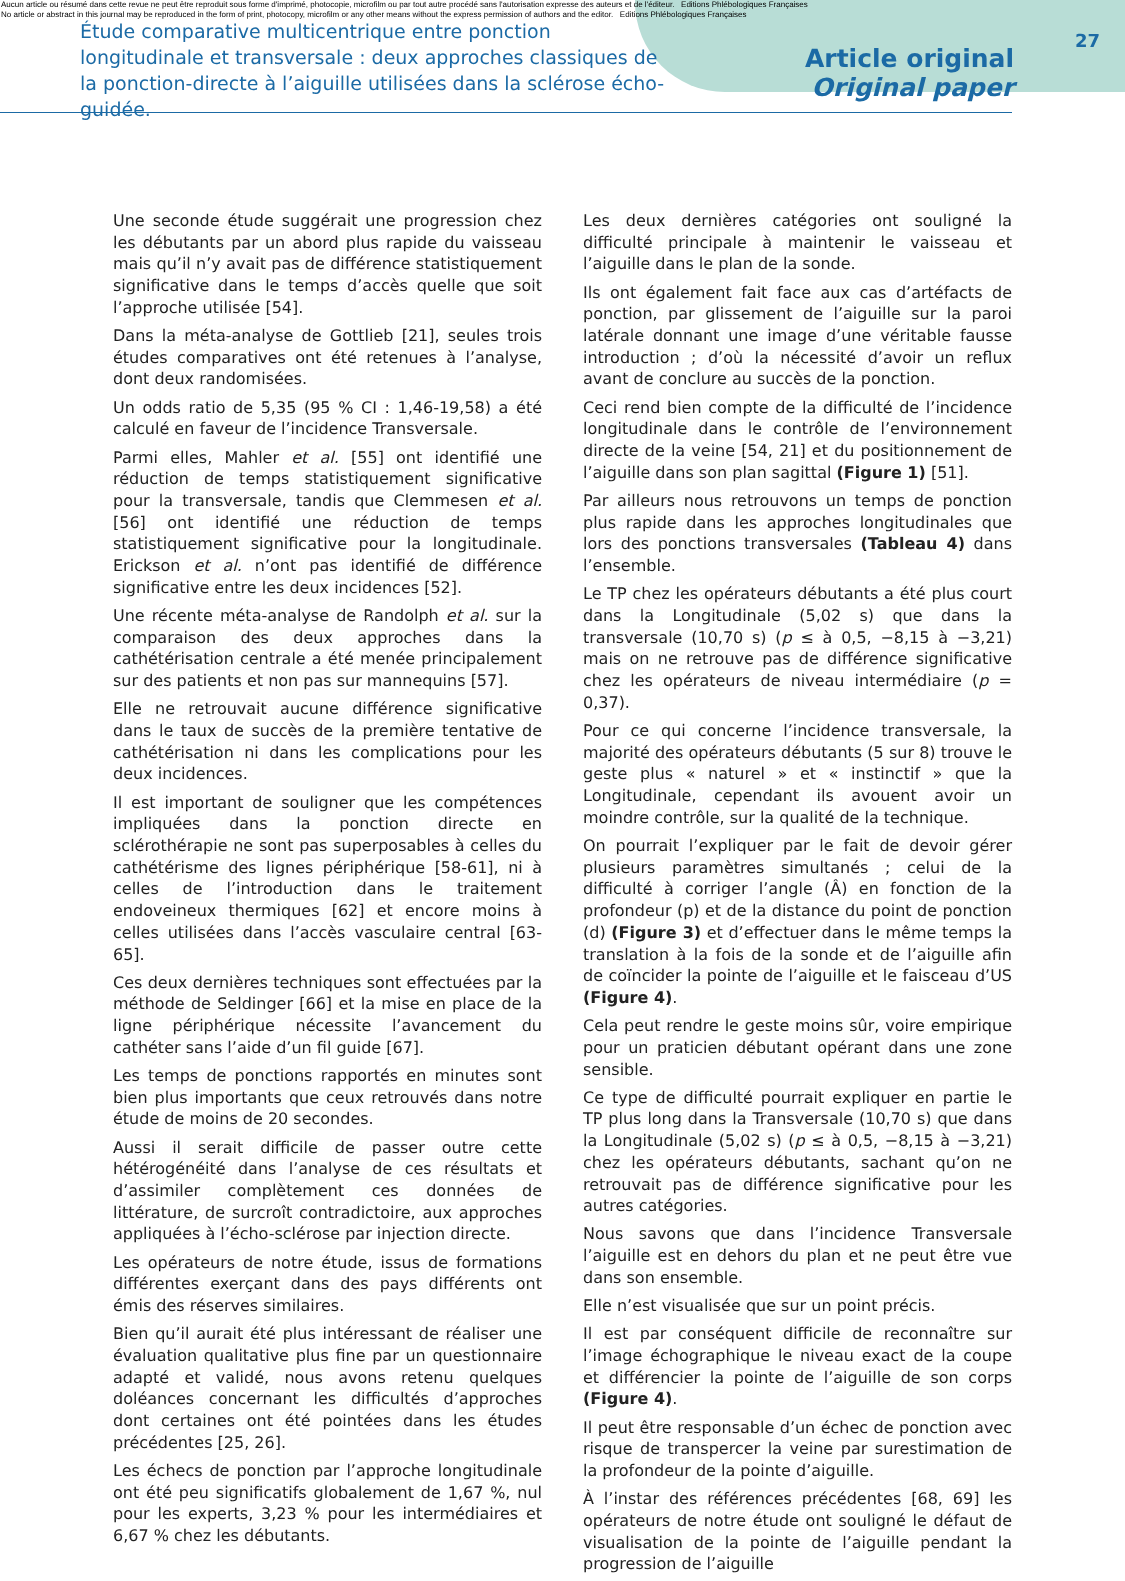Aucun article ou résumé dans cette revue ne peut être reproduit sous forme d'imprimé, photocopie, microfilm ou par tout autre procédé sans l'autorisation expresse des auteurs et de l'éditeur. Editions Phlébologiques Françaises
No article or abstract in this journal may be reproduced in the form of print, photocopy, microfilm or any other means without the express permission of authors and the editor. Editions Phlébologiques Françaises
Étude comparative multicentrique entre ponction longitudinale et transversale : deux approches classiques de la ponction-directe à l’aiguille utilisées dans la sclérose écho-guidée.
Article original
Original paper
27
Une seconde étude suggérait une progression chez les débutants par un abord plus rapide du vaisseau mais qu’il n’y avait pas de différence statistiquement significative dans le temps d’accès quelle que soit l’approche utilisée [54].
Dans la méta-analyse de Gottlieb [21], seules trois études comparatives ont été retenues à l’analyse, dont deux randomisées.
Un odds ratio de 5,35 (95 % CI : 1,46-19,58) a été calculé en faveur de l’incidence Transversale.
Parmi elles, Mahler et al. [55] ont identifié une réduction de temps statistiquement significative pour la transversale, tandis que Clemmesen et al. [56] ont identifié une réduction de temps statistiquement significative pour la longitudinale. Erickson et al. n’ont pas identifié de différence significative entre les deux incidences [52].
Une récente méta-analyse de Randolph et al. sur la comparaison des deux approches dans la cathétérisation centrale a été menée principalement sur des patients et non pas sur mannequins [57].
Elle ne retrouvait aucune différence significative dans le taux de succès de la première tentative de cathétérisation ni dans les complications pour les deux incidences.
Il est important de souligner que les compétences impliquées dans la ponction directe en sclérothérapie ne sont pas superposables à celles du cathétérisme des lignes périphérique [58-61], ni à celles de l’introduction dans le traitement endoveineux thermiques [62] et encore moins à celles utilisées dans l’accès vasculaire central [63-65].
Ces deux dernières techniques sont effectuées par la méthode de Seldinger [66] et la mise en place de la ligne périphérique nécessite l’avancement du cathéter sans l’aide d’un fil guide [67].
Les temps de ponctions rapportés en minutes sont bien plus importants que ceux retrouvés dans notre étude de moins de 20 secondes.
Aussi il serait difficile de passer outre cette hétérogénéité dans l’analyse de ces résultats et d’assimiler complètement ces données de littérature, de surcroît contradictoire, aux approches appliquées à l’écho-sclérose par injection directe.
Les opérateurs de notre étude, issus de formations différentes exerçant dans des pays différents ont émis des réserves similaires.
Bien qu’il aurait été plus intéressant de réaliser une évaluation qualitative plus fine par un questionnaire adapté et validé, nous avons retenu quelques doléances concernant les difficultés d’approches dont certaines ont été pointées dans les études précédentes [25, 26].
Les échecs de ponction par l’approche longitudinale ont été peu significatifs globalement de 1,67 %, nul pour les experts, 3,23 % pour les intermédiaires et 6,67 % chez les débutants.
Les deux dernières catégories ont souligné la difficulté principale à maintenir le vaisseau et l’aiguille dans le plan de la sonde.
Ils ont également fait face aux cas d’artéfacts de ponction, par glissement de l’aiguille sur la paroi latérale donnant une image d’une véritable fausse introduction ; d’où la nécessité d’avoir un reflux avant de conclure au succès de la ponction.
Ceci rend bien compte de la difficulté de l’incidence longitudinale dans le contrôle de l’environnement directe de la veine [54, 21] et du positionnement de l’aiguille dans son plan sagittal (Figure 1) [51].
Par ailleurs nous retrouvons un temps de ponction plus rapide dans les approches longitudinales que lors des ponctions transversales (Tableau 4) dans l’ensemble.
Le TP chez les opérateurs débutants a été plus court dans la Longitudinale (5,02 s) que dans la transversale (10,70 s) (p ≤ à 0,5, −8,15 à −3,21) mais on ne retrouve pas de différence significative chez les opérateurs de niveau intermédiaire (p = 0,37).
Pour ce qui concerne l’incidence transversale, la majorité des opérateurs débutants (5 sur 8) trouve le geste plus « naturel » et « instinctif » que la Longitudinale, cependant ils avouent avoir un moindre contrôle, sur la qualité de la technique.
On pourrait l’expliquer par le fait de devoir gérer plusieurs paramètres simultanés ; celui de la difficulté à corriger l’angle (Â) en fonction de la profondeur (p) et de la distance du point de ponction (d) (Figure 3) et d’effectuer dans le même temps la translation à la fois de la sonde et de l’aiguille afin de coïncider la pointe de l’aiguille et le faisceau d’US (Figure 4).
Cela peut rendre le geste moins sûr, voire empirique pour un praticien débutant opérant dans une zone sensible.
Ce type de difficulté pourrait expliquer en partie le TP plus long dans la Transversale (10,70 s) que dans la Longitudinale (5,02 s) (p ≤ à 0,5, −8,15 à −3,21) chez les opérateurs débutants, sachant qu’on ne retrouvait pas de différence significative pour les autres catégories.
Nous savons que dans l’incidence Transversale l’aiguille est en dehors du plan et ne peut être vue dans son ensemble.
Elle n’est visualisée que sur un point précis.
Il est par conséquent difficile de reconnaître sur l’image échographique le niveau exact de la coupe et différencier la pointe de l’aiguille de son corps (Figure 4).
Il peut être responsable d’un échec de ponction avec risque de transpercer la veine par surestimation de la profondeur de la pointe d’aiguille.
À l’instar des références précédentes [68, 69] les opérateurs de notre étude ont souligné le défaut de visualisation de la pointe de l’aiguille pendant la progression de l’aiguille